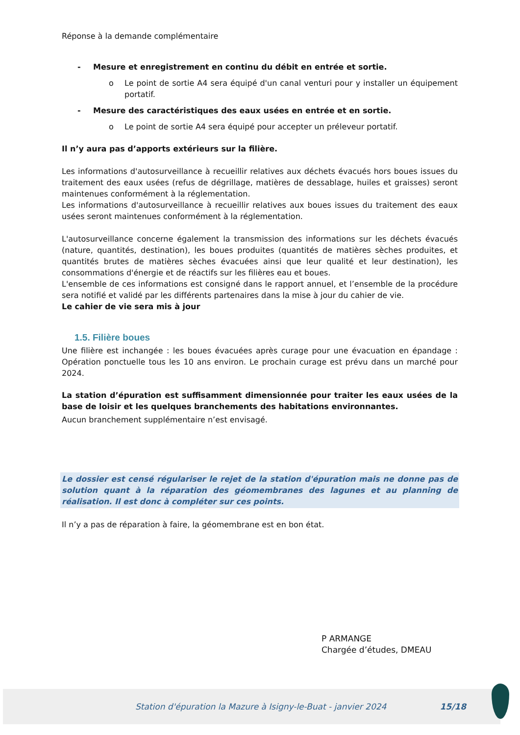Réponse à la demande complémentaire
- Mesure et enregistrement en continu du débit en entrée et sortie.
o Le point de sortie A4 sera équipé d'un canal venturi pour y installer un équipement portatif.
- Mesure des caractéristiques des eaux usées en entrée et en sortie.
o Le point de sortie A4 sera équipé pour accepter un préleveur portatif.
Il n’y aura pas d’apports extérieurs sur la filière.
Les informations d'autosurveillance à recueillir relatives aux déchets évacués hors boues issues du traitement des eaux usées (refus de dégrillage, matières de dessablage, huiles et graisses) seront maintenues conformément à la réglementation.
Les informations d'autosurveillance à recueillir relatives aux boues issues du traitement des eaux usées seront maintenues conformément à la réglementation.
L'autosurveillance concerne également la transmission des informations sur les déchets évacués (nature, quantités, destination), les boues produites (quantités de matières sèches produites, et quantités brutes de matières sèches évacuées ainsi que leur qualité et leur destination), les consommations d'énergie et de réactifs sur les filières eau et boues.
L'ensemble de ces informations est consigné dans le rapport annuel, et l’ensemble de la procédure sera notifié et validé par les différents partenaires dans la mise à jour du cahier de vie.
Le cahier de vie sera mis à jour
1.5. Filière boues
Une filière est inchangée : les boues évacuées après curage pour une évacuation en épandage : Opération ponctuelle tous les 10 ans environ. Le prochain curage est prévu dans un marché pour 2024.
La station d’épuration est suffisamment dimensionnée pour traiter les eaux usées de la base de loisir et les quelques branchements des habitations environnantes.
Aucun branchement supplémentaire n’est envisagé.
Le dossier est censé régulariser le rejet de la station d'épuration mais ne donne pas de solution quant à la réparation des géomembranes des lagunes et au planning de réalisation. Il est donc à compléter sur ces points.
Il n’y a pas de réparation à faire, la géomembrane est en bon état.
P ARMANGE
Chargée d’études, DMEAU
Station d'épuration la Mazure à Isigny-le-Buat - janvier 2024 15/18